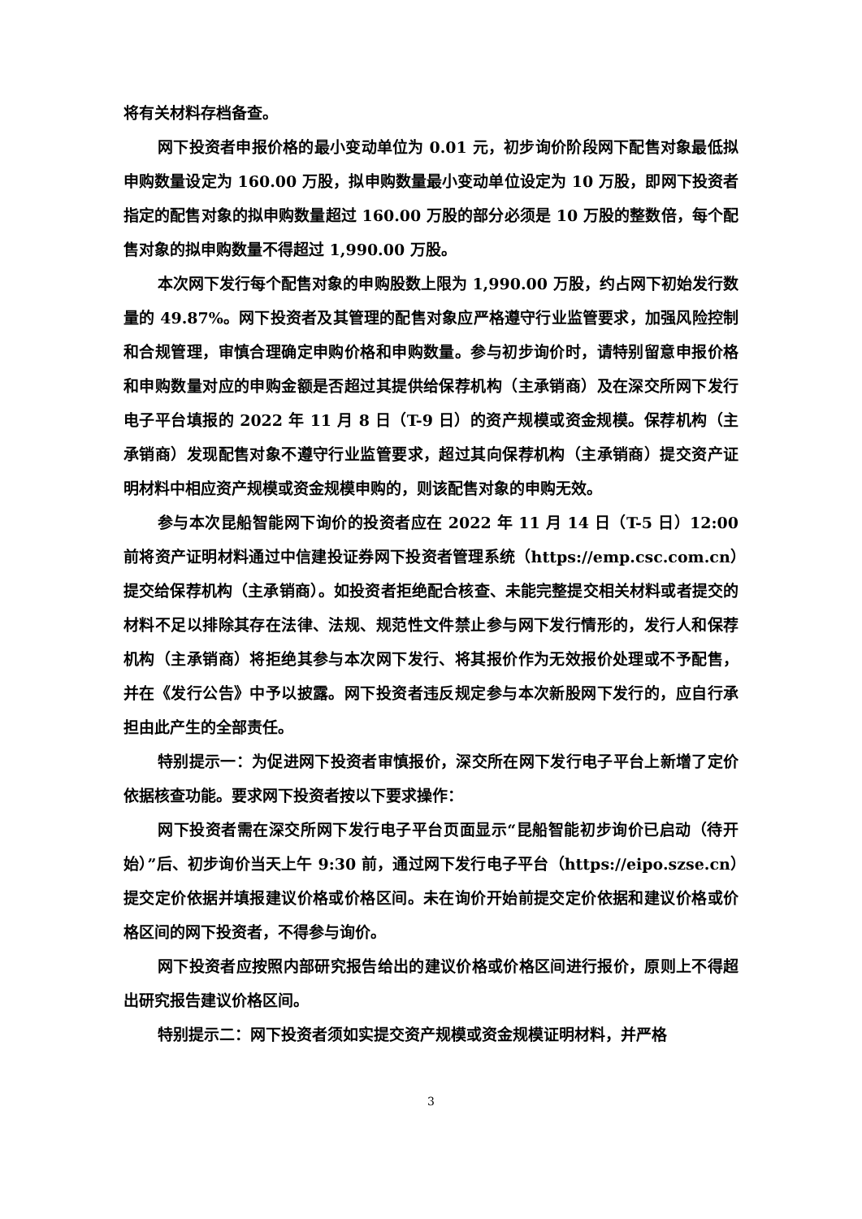将有关材料存档备查。
网下投资者申报价格的最小变动单位为 0.01 元，初步询价阶段网下配售对象最低拟申购数量设定为 160.00 万股，拟申购数量最小变动单位设定为 10 万股，即网下投资者指定的配售对象的拟申购数量超过 160.00 万股的部分必须是 10 万股的整数倍，每个配售对象的拟申购数量不得超过 1,990.00 万股。
本次网下发行每个配售对象的申购股数上限为 1,990.00 万股，约占网下初始发行数量的 49.87%。网下投资者及其管理的配售对象应严格遵守行业监管要求，加强风险控制和合规管理，审慎合理确定申购价格和申购数量。参与初步询价时，请特别留意申报价格和申购数量对应的申购金额是否超过其提供给保荐机构（主承销商）及在深交所网下发行电子平台填报的 2022 年 11 月 8 日（T-9 日）的资产规模或资金规模。保荐机构（主承销商）发现配售对象不遵守行业监管要求，超过其向保荐机构（主承销商）提交资产证明材料中相应资产规模或资金规模申购的，则该配售对象的申购无效。
参与本次昆船智能网下询价的投资者应在 2022 年 11 月 14 日（T-5 日）12:00 前将资产证明材料通过中信建投证券网下投资者管理系统（https://emp.csc.com.cn）提交给保荐机构（主承销商）。如投资者拒绝配合核查、未能完整提交相关材料或者提交的材料不足以排除其存在法律、法规、规范性文件禁止参与网下发行情形的，发行人和保荐机构（主承销商）将拒绝其参与本次网下发行、将其报价作为无效报价处理或不予配售，并在《发行公告》中予以披露。网下投资者违反规定参与本次新股网下发行的，应自行承担由此产生的全部责任。
特别提示一：为促进网下投资者审慎报价，深交所在网下发行电子平台上新增了定价依据核查功能。要求网下投资者按以下要求操作：
网下投资者需在深交所网下发行电子平台页面显示“昆船智能初步询价已启动（待开始）”后、初步询价当天上午 9:30 前，通过网下发行电子平台（https://eipo.szse.cn）提交定价依据并填报建议价格或价格区间。未在询价开始前提交定价依据和建议价格或价格区间的网下投资者，不得参与询价。
网下投资者应按照内部研究报告给出的建议价格或价格区间进行报价，原则上不得超出研究报告建议价格区间。
特别提示二：网下投资者须如实提交资产规模或资金规模证明材料，并严格
3